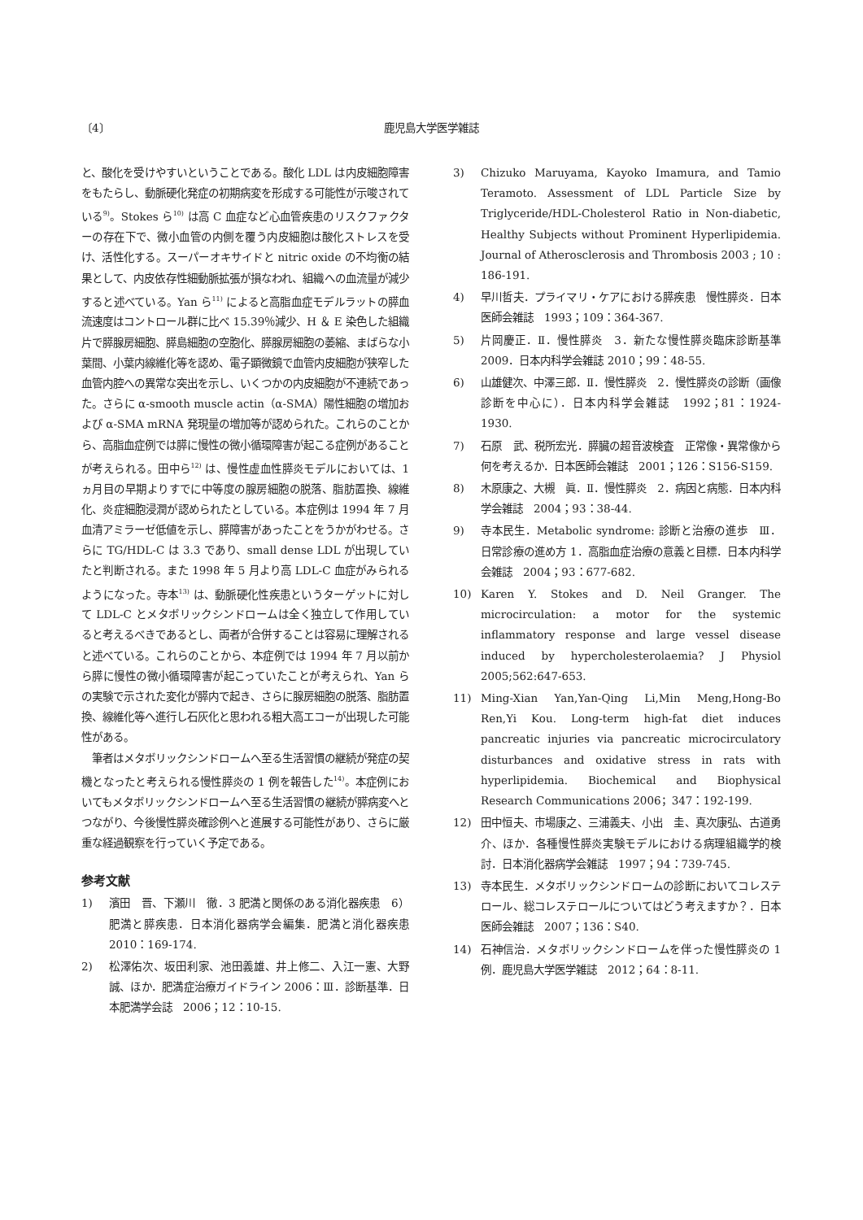〔4〕 鹿児島大学医学雑誌
と、酸化を受けやすいということである。酸化 LDL は内皮細胞障害をもたらし、動脈硬化発症の初期病変を形成する可能性が示唆されている<sup>9)</sup>。Stokes ら<sup>10)</sup> は高 C 血症など心血管疾患のリスクファクターの存在下で、微小血管の内側を覆う内皮細胞は酸化ストレスを受け、活性化する。スーパーオキサイドと nitric oxide の不均衡の結果として、内皮依存性細動脈拡張が損なわれ、組織への血流量が減少すると述べている。Yan ら<sup>11)</sup> によると高脂血症モデルラットの膵血流速度はコントロール群に比べ 15.39％減少、H ＆ E 染色した組織片で膵腺房細胞、膵島細胞の空胞化、膵腺房細胞の萎縮、まばらな小葉間、小葉内線維化等を認め、電子顕微鏡で血管内皮細胞が狭窄した血管内腔への異常な突出を示し、いくつかの内皮細胞が不連続であった。さらに α-smooth muscle actin（α-SMA）陽性細胞の増加および α-SMA mRNA 発現量の増加等が認められた。これらのことから、高脂血症例では膵に慢性の微小循環障害が起こる症例があることが考えられる。田中ら<sup>12)</sup> は、慢性虚血性膵炎モデルにおいては、1 ヵ月目の早期よりすでに中等度の腺房細胞の脱落、脂肪置換、線維化、炎症細胞浸潤が認められたとしている。本症例は 1994 年 7 月血清アミラーゼ低値を示し、膵障害があったことをうかがわせる。さらに TG/HDL-C は 3.3 であり、small dense LDL が出現していたと判断される。また 1998 年 5 月より高 LDL-C 血症がみられるようになった。寺本<sup>13)</sup> は、動脈硬化性疾患というターゲットに対して LDL-C とメタボリックシンドロームは全く独立して作用していると考えるべきであるとし、両者が合併することは容易に理解されると述べている。これらのことから、本症例では 1994 年 7 月以前から膵に慢性の微小循環障害が起こっていたことが考えられ、Yan らの実験で示された変化が膵内で起き、さらに腺房細胞の脱落、脂肪置換、線維化等へ進行し石灰化と思われる粗大高エコーが出現した可能性がある。
　筆者はメタボリックシンドロームへ至る生活習慣の継続が発症の契機となったと考えられる慢性膵炎の 1 例を報告した<sup>14)</sup>。本症例においてもメタボリックシンドロームへ至る生活習慣の継続が膵病変へとつながり、今後慢性膵炎確診例へと進展する可能性があり、さらに厳重な経過観察を行っていく予定である。
参考文献
1) 濱田　晋、下瀬川　徹．3 肥満と関係のある消化器疾患　6）肥満と膵疾患．日本消化器病学会編集．肥満と消化器疾患　2010：169-174.
2) 松澤佑次、坂田利家、池田義雄、井上修二、入江一憲、大野　誠、ほか．肥満症治療ガイドライン 2006：Ⅲ．診断基準．日本肥満学会誌　2006；12：10-15.
3) Chizuko Maruyama, Kayoko Imamura, and Tamio Teramoto. Assessment of LDL Particle Size by Triglyceride/HDL-Cholesterol Ratio in Non-diabetic, Healthy Subjects without Prominent Hyperlipidemia. Journal of Atherosclerosis and Thrombosis 2003 ; 10 : 186-191.
4) 早川哲夫．プライマリ・ケアにおける膵疾患　慢性膵炎．日本医師会雑誌　1993；109：364-367.
5) 片岡慶正．Ⅱ．慢性膵炎　3．新たな慢性膵炎臨床診断基準 2009．日本内科学会雑誌 2010；99：48-55.
6) 山雄健次、中澤三郎．Ⅱ．慢性膵炎　2．慢性膵炎の診断（画像診断を中心に）．日本内科学会雑誌　1992；81：1924-1930.
7) 石原　武、税所宏光．膵臓の超音波検査　正常像・異常像から何を考えるか．日本医師会雑誌　2001；126：S156-S159.
8) 木原康之、大槻　眞．Ⅱ．慢性膵炎　2．病因と病態．日本内科学会雑誌　2004；93：38-44.
9) 寺本民生．Metabolic syndrome: 診断と治療の進歩　Ⅲ．日常診療の進め方 1．高脂血症治療の意義と目標．日本内科学会雑誌　2004；93：677-682.
10) Karen Y. Stokes and D. Neil Granger. The microcirculation: a motor for the systemic inflammatory response and large vessel disease induced by hypercholesterolaemia? J Physiol 2005;562:647-653.
11) Ming-Xian Yan,Yan-Qing Li,Min Meng,Hong-Bo Ren,Yi Kou. Long-term high-fat diet induces pancreatic injuries via pancreatic microcirculatory disturbances and oxidative stress in rats with hyperlipidemia. Biochemical and Biophysical Research Communications 2006；347：192-199.
12) 田中恒夫、市場康之、三浦義夫、小出　圭、真次康弘、古道勇介、ほか．各種慢性膵炎実験モデルにおける病理組織学的検討．日本消化器病学会雑誌　1997；94：739-745.
13) 寺本民生．メタボリックシンドロームの診断においてコレステロール、総コレステロールについてはどう考えますか？．日本医師会雑誌　2007；136：S40.
14) 石神信治．メタボリックシンドロームを伴った慢性膵炎の 1 例．鹿児島大学医学雑誌　2012；64：8-11.